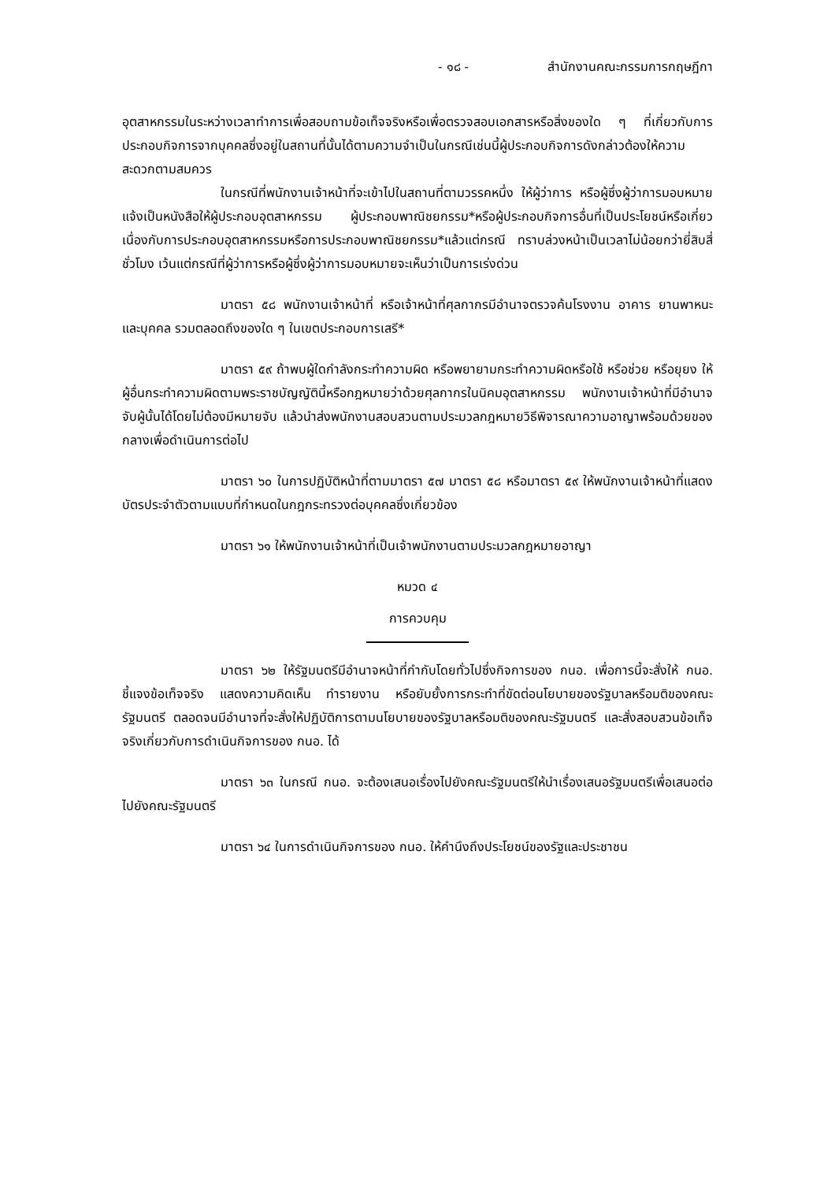- ๑๘ - สำนักงานคณะกรรมการกฤษฎีกา
อุตสาหกรรมในระหว่างเวลาทำการเพื่อสอบถามข้อเท็จจริงหรือเพื่อตรวจสอบเอกสารหรือสิ่งของใด ๆ ที่เกี่ยวกับการประกอบกิจการจากบุคคลซึ่งอยู่ในสถานที่นั้นได้ตามความจำเป็นในกรณีเช่นนี้ผู้ประกอบกิจการดังกล่าวต้องให้ความสะดวกตามสมควร
ในกรณีที่พนักงานเจ้าหน้าที่จะเข้าไปในสถานที่ตามวรรคหนึ่ง ให้ผู้ว่าการ หรือผู้ซึ่งผู้ว่าการมอบหมายแจ้งเป็นหนังสือให้ผู้ประกอบอุตสาหกรรม ผู้ประกอบพาณิชยกรรม*หรือผู้ประกอบกิจการอื่นที่เป็นประโยชน์หรือเกี่ยวเนื่องกับการประกอบอุตสาหกรรมหรือการประกอบพาณิชยกรรม*แล้วแต่กรณี ทราบล่วงหน้าเป็นเวลาไม่น้อยกว่ายี่สิบสี่ชั่วโมง เว้นแต่กรณีที่ผู้ว่าการหรือผู้ซึ่งผู้ว่าการมอบหมายจะเห็นว่าเป็นการเร่งด่วน
มาตรา ๕๘ พนักงานเจ้าหน้าที่ หรือเจ้าหน้าที่ศุลกากรมีอำนาจตรวจค้นโรงงาน อาคาร ยานพาหนะ และบุคคล รวมตลอดถึงของใด ๆ ในเขตประกอบการเสรี*
มาตรา ๕๙ ถ้าพบผู้ใดกำลังกระทำความผิด หรือพยายามกระทำความผิดหรือใช้ หรือช่วย หรือยุยง ให้ผู้อื่นกระทำความผิดตามพระราชบัญญัตินี้หรือกฎหมายว่าด้วยศุลกากรในนิคมอุตสาหกรรม พนักงานเจ้าหน้าที่มีอำนาจจับผู้นั้นได้โดยไม่ต้องมีหมายจับ แล้วนำส่งพนักงานสอบสวนตามประมวลกฎหมายวิธีพิจารณาความอาญาพร้อมด้วยของกลางเพื่อดำเนินการต่อไป
มาตรา ๖๐ ในการปฏิบัติหน้าที่ตามมาตรา ๕๗ มาตรา ๕๘ หรือมาตรา ๕๙ ให้พนักงานเจ้าหน้าที่แสดงบัตรประจำตัวตามแบบที่กำหนดในกฎกระทรวงต่อบุคคลซึ่งเกี่ยวข้อง
มาตรา ๖๑ ให้พนักงานเจ้าหน้าที่เป็นเจ้าพนักงานตามประมวลกฎหมายอาญา
หมวด ๔
การควบคุม
มาตรา ๖๒ ให้รัฐมนตรีมีอำนาจหน้าที่กำกับโดยทั่วไปซึ่งกิจการของ กนอ. เพื่อการนี้จะสั่งให้ กนอ. ชี้แจงข้อเท็จจริง แสดงความคิดเห็น ทำรายงาน หรือยับยั้งการกระทำที่ขัดต่อนโยบายของรัฐบาลหรือมติของคณะรัฐมนตรี ตลอดจนมีอำนาจที่จะสั่งให้ปฏิบัติการตามนโยบายของรัฐบาลหรือมติของคณะรัฐมนตรี และสั่งสอบสวนข้อเท็จจริงเกี่ยวกับการดำเนินกิจการของ กนอ. ได้
มาตรา ๖๓ ในกรณี กนอ. จะต้องเสนอเรื่องไปยังคณะรัฐมนตรีให้นำเรื่องเสนอรัฐมนตรีเพื่อเสนอต่อไปยังคณะรัฐมนตรี
มาตรา ๖๔ ในการดำเนินกิจการของ กนอ. ให้คำนึงถึงประโยชน์ของรัฐและประชาชน